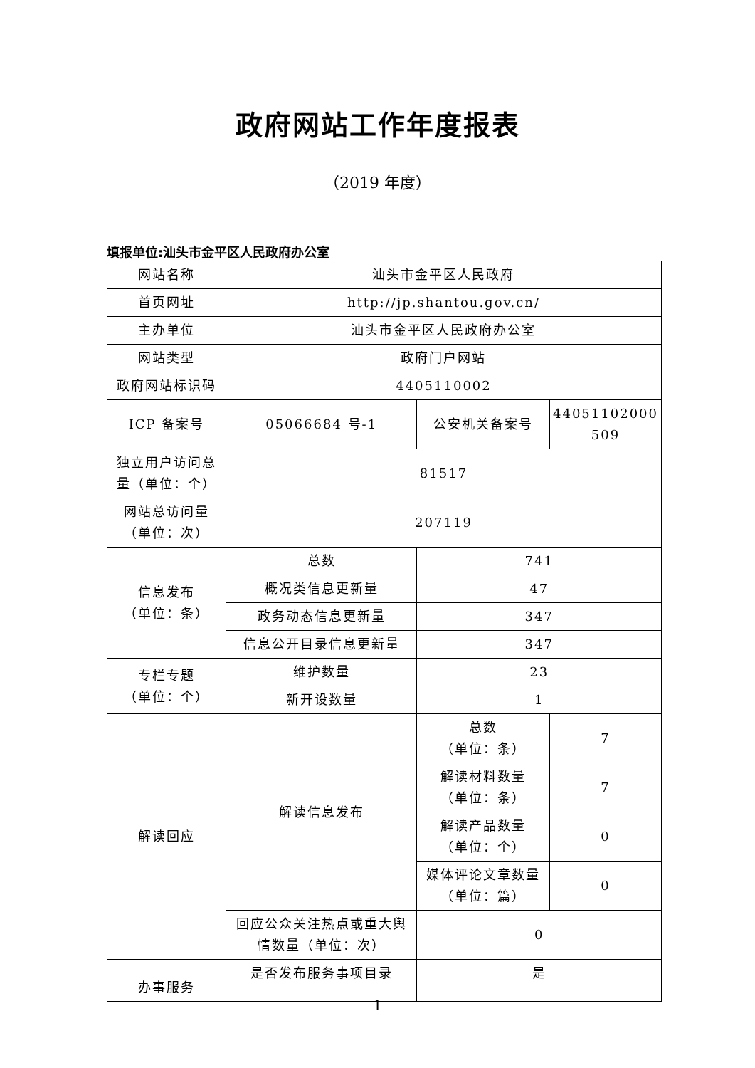政府网站工作年度报表
（2019 年度）
填报单位:汕头市金平区人民政府办公室
| 网站名称 | 汕头市金平区人民政府 | | |
| 首页网址 | http://jp.shantou.gov.cn/ | | |
| 主办单位 | 汕头市金平区人民政府办公室 | | |
| 网站类型 | 政府门户网站 | | |
| 政府网站标识码 | 4405110002 | | |
| ICP 备案号 | 05066684 号-1 | 公安机关备案号 | 44051102000 509 |
| 独立用户访问总量（单位：个） | 81517 | | |
| 网站总访问量（单位：次） | 207119 | | |
| 信息发布 （单位：条） | 总数 | 741 | |
| | 概况类信息更新量 | 47 | |
| | 政务动态信息更新量 | 347 | |
| | 信息公开目录信息更新量 | 347 | |
| 专栏专题 （单位：个） | 维护数量 | 23 | |
| | 新开设数量 | 1 | |
| 解读回应 | 解读信息发布 | 总数 （单位：条） | 7 |
| | | 解读材料数量 （单位：条） | 7 |
| | | 解读产品数量 （单位：个） | 0 |
| | | 媒体评论文章数量 （单位：篇） | 0 |
| | 回应公众关注热点或重大舆情数量（单位：次） | 0 | |
| 办事服务 | 是否发布服务事项目录 | 是 | |
1